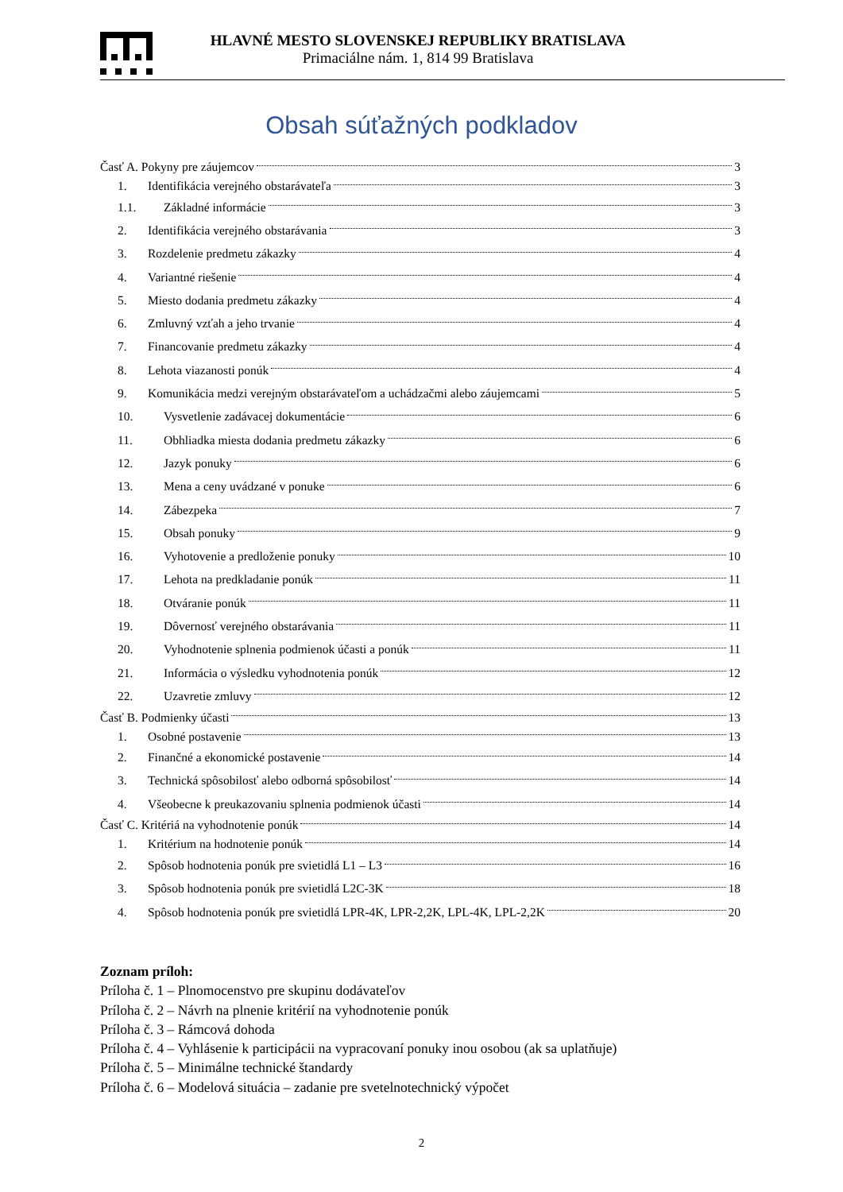HLAVNÉ MESTO SLOVENSKEJ REPUBLIKY BRATISLAVA
Primaciálne nám. 1, 814 99 Bratislava
Obsah súťažných podkladov
Časť A. Pokyny pre záujemcov 3
1. Identifikácia verejného obstarávateľa 3
1.1. Základné informácie 3
2. Identifikácia verejného obstarávania 3
3. Rozdelenie predmetu zákazky 4
4. Variantné riešenie 4
5. Miesto dodania predmetu zákazky 4
6. Zmluvný vzťah a jeho trvanie 4
7. Financovanie predmetu zákazky 4
8. Lehota viazanosti ponúk 4
9. Komunikácia medzi verejným obstarávateľom a uchádzačmi alebo záujemcami 5
10. Vysvetlenie zadávacej dokumentácie 6
11. Obhliadka miesta dodania predmetu zákazky 6
12. Jazyk ponuky 6
13. Mena a ceny uvádzané v ponuke 6
14. Zábezpeka 7
15. Obsah ponuky 9
16. Vyhotovenie a predloženie ponuky 10
17. Lehota na predkladanie ponúk 11
18. Otváranie ponúk 11
19. Dôvernosť verejného obstarávania 11
20. Vyhodnotenie splnenia podmienok účasti a ponúk 11
21. Informácia o výsledku vyhodnotenia ponúk 12
22. Uzavretie zmluvy 12
Časť B. Podmienky účasti 13
1. Osobné postavenie 13
2. Finančné a ekonomické postavenie 14
3. Technická spôsobilosť alebo odborná spôsobilosť 14
4. Všeobecne k preukazovaniu splnenia podmienok účasti 14
Časť C. Kritériá na vyhodnotenie ponúk 14
1. Kritérium na hodnotenie ponúk 14
2. Spôsob hodnotenia ponúk pre svietidlá L1 – L3 16
3. Spôsob hodnotenia ponúk pre svietidlá L2C-3K 18
4. Spôsob hodnotenia ponúk pre svietidlá LPR-4K, LPR-2,2K, LPL-4K, LPL-2,2K 20
Zoznam príloh:
Príloha č. 1 – Plnomocenstvo pre skupinu dodávateľov
Príloha č. 2 – Návrh na plnenie kritérií na vyhodnotenie ponúk
Príloha č. 3 – Rámcová dohoda
Príloha č. 4 – Vyhlásenie k participácii na vypracovaní ponuky inou osobou (ak sa uplatňuje)
Príloha č. 5 – Minimálne technické štandardy
Príloha č. 6 – Modelová situácia – zadanie pre svetelnotechnický výpočet
2